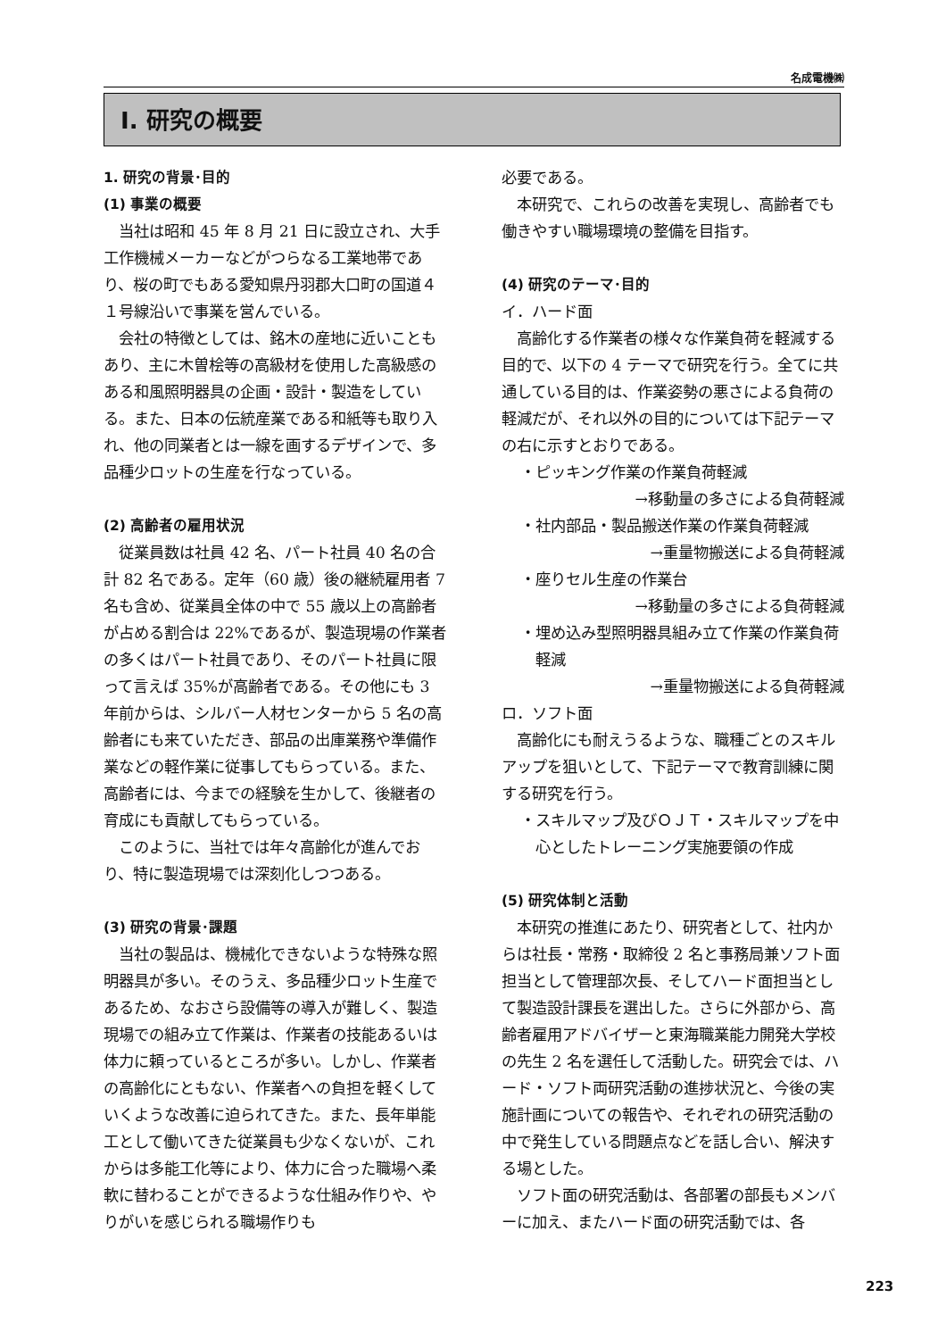名成電機㈱
Ⅰ. 研究の概要
1. 研究の背景･目的
(1) 事業の概要
当社は昭和 45 年 8 月 21 日に設立され、大手工作機械メーカーなどがつらなる工業地帯であり、桜の町でもある愛知県丹羽郡大口町の国道４１号線沿いで事業を営んでいる。
会社の特徴としては、銘木の産地に近いこともあり、主に木曽桧等の高級材を使用した高級感のある和風照明器具の企画・設計・製造をしている。また、日本の伝統産業である和紙等も取り入れ、他の同業者とは一線を画するデザインで、多品種少ロットの生産を行なっている。
(2) 高齢者の雇用状況
従業員数は社員 42 名、パート社員 40 名の合計 82 名である。定年（60 歳）後の継続雇用者 7 名も含め、従業員全体の中で 55 歳以上の高齢者が占める割合は 22%であるが、製造現場の作業者の多くはパート社員であり、そのパート社員に限って言えば 35%が高齢者である。その他にも 3 年前からは、シルバー人材センターから 5 名の高齢者にも来ていただき、部品の出庫業務や準備作業などの軽作業に従事してもらっている。また、高齢者には、今までの経験を生かして、後継者の育成にも貢献してもらっている。
このように、当社では年々高齢化が進んでおり、特に製造現場では深刻化しつつある。
(3) 研究の背景･課題
当社の製品は、機械化できないような特殊な照明器具が多い。そのうえ、多品種少ロット生産であるため、なおさら設備等の導入が難しく、製造現場での組み立て作業は、作業者の技能あるいは体力に頼っているところが多い。しかし、作業者の高齢化にともない、作業者への負担を軽くしていくような改善に迫られてきた。また、長年単能工として働いてきた従業員も少なくないが、これからは多能工化等により、体力に合った職場へ柔軟に替わることができるような仕組み作りや、やりがいを感じられる職場作りも
必要である。
本研究で、これらの改善を実現し、高齢者でも働きやすい職場環境の整備を目指す。
(4) 研究のテーマ･目的
イ．ハード面
高齢化する作業者の様々な作業負荷を軽減する目的で、以下の 4 テーマで研究を行う。全てに共通している目的は、作業姿勢の悪さによる負荷の軽減だが、それ以外の目的については下記テーマの右に示すとおりである。
・ピッキング作業の作業負荷軽減
→移動量の多さによる負荷軽減
・社内部品・製品搬送作業の作業負荷軽減
→重量物搬送による負荷軽減
・座りセル生産の作業台
→移動量の多さによる負荷軽減
・埋め込み型照明器具組み立て作業の作業負荷軽減
→重量物搬送による負荷軽減
ロ．ソフト面
高齢化にも耐えうるような、職種ごとのスキルアップを狙いとして、下記テーマで教育訓練に関する研究を行う。
・スキルマップ及びＯＪＴ・スキルマップを中心としたトレーニング実施要領の作成
(5) 研究体制と活動
本研究の推進にあたり、研究者として、社内からは社長・常務・取締役 2 名と事務局兼ソフト面担当として管理部次長、そしてハード面担当として製造設計課長を選出した。さらに外部から、高齢者雇用アドバイザーと東海職業能力開発大学校の先生 2 名を選任して活動した。研究会では、ハード・ソフト両研究活動の進捗状況と、今後の実施計画についての報告や、それぞれの研究活動の中で発生している問題点などを話し合い、解決する場とした。
ソフト面の研究活動は、各部署の部長もメンバーに加え、またハード面の研究活動では、各
223